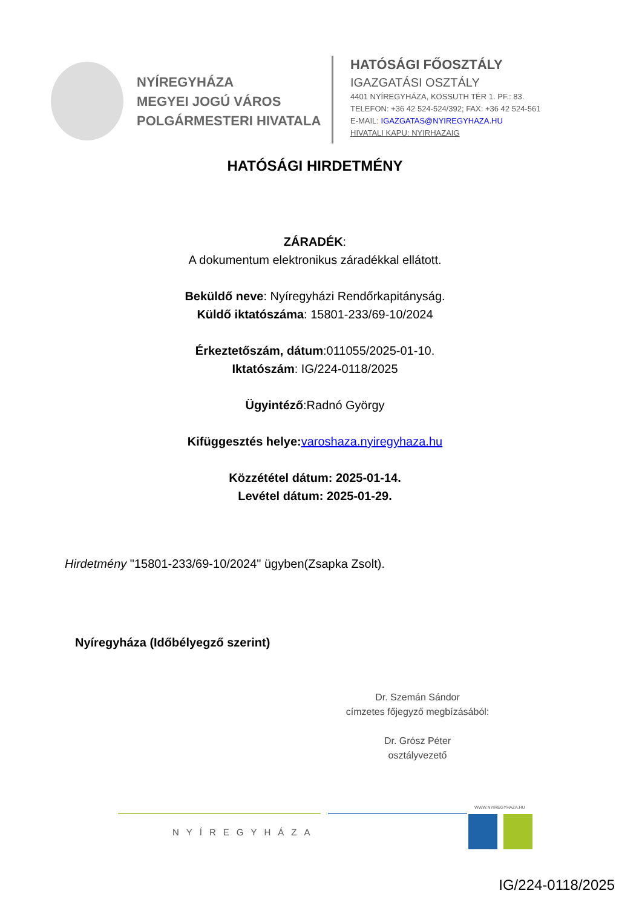NYÍREGYHÁZA
MEGYEI JOGÚ VÁROS
POLGÁRMESTERI HIVATALA
HATÓSÁGI FŐOSZTÁLY
IGAZGATÁSI OSZTÁLY
4401 NYÍREGYHÁZA, KOSSUTH TÉR 1. PF.: 83.
TELEFON: +36 42 524-524/392; FAX: +36 42 524-561
E-MAIL: IGAZGATAS@NYIREGYHAZA.HU
HIVATALI KAPU: NYIRHAZAIG
HATÓSÁGI HIRDETMÉNY
ZÁRADÉK:
A dokumentum elektronikus záradékkal ellátott.
Beküldő neve: Nyíregyházi Rendőrkapitányság.
Küldő iktatószáma: 15801-233/69-10/2024
Érkeztetőszám, dátum:011055/2025-01-10.
Iktatószám: IG/224-0118/2025
Ügyintéző:Radnó György
Kifüggesztés helye: varoshaza.nyiregyhaza.hu
Közzététel dátum: 2025-01-14.
Levétel dátum: 2025-01-29.
Hirdetmény "15801-233/69-10/2024" ügyben(Zsapka Zsolt).
Nyíregyháza (Időbélyegző szerint)
Dr. Szemán Sándor
címzetes főjegyző megbízásából:
Dr. Grósz Péter
osztályvezető
WWW.NYIREGYHAZA.HU
NYÍREGYHÁZA
IG/224-0118/2025